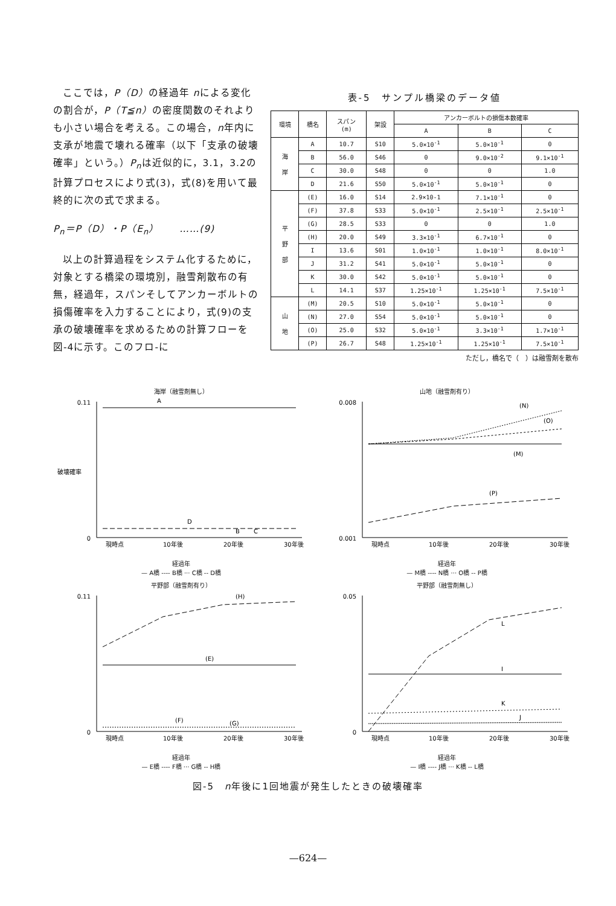ここでは，P（D）の経過年 nによる変化の割合が，P（T≦n）の密度関数のそれよりも小さい場合を考える。この場合，n年内に支承が地震で壊れる確率（以下「支承の破壊確率」という。）P<sub>n</sub>は近似的に，3.1，3.2の計算プロセスにより式(3)，式(8)を用いて最終的に次の式で求まる。
P<sub>n</sub>＝P（D）・P（E<sub>n</sub>）　　……(9)
以上の計算過程をシステム化するために，対象とする橋梁の環境別，融雪剤散布の有無，経過年，スパンそしてアンカーボルトの損傷確率を入力することにより，式(9)の支承の破壊確率を求めるための計算フローを図-4に示す。このフロ-に
表-5　サンプル橋梁のデータ値
| 環境 | 橋名 | スパン (m) | 架設 | アンカーボルトの損傷本数確率 | | |
| --- | --- | --- | --- | --- | --- | --- |
| | | | | A | B | C |
| 海 岸 | A | 10.7 | S10 | 5.0×10<sup>-1</sup> | 5.0×10<sup>-1</sup> | 0 |
| | B | 56.0 | S46 | 0 | 9.0×10<sup>-2</sup> | 9.1×10<sup>-1</sup> |
| | C | 30.0 | S48 | 0 | 0 | 1.0 |
| | D | 21.6 | S50 | 5.0×10<sup>-1</sup> | 5.0×10<sup>-1</sup> | 0 |
| 平 野 部 | (E) | 16.0 | S14 | 2.9×10-1 | 7.1×10<sup>-1</sup> | 0 |
| | (F) | 37.8 | S33 | 5.0×10<sup>-1</sup> | 2.5×10<sup>-1</sup> | 2.5×10<sup>-1</sup> |
| | (G) | 28.5 | S33 | 0 | 0 | 1.0 |
| | (H) | 20.0 | S49 | 3.3×10<sup>-1</sup> | 6.7×10<sup>-1</sup> | 0 |
| | I | 13.6 | S01 | 1.0×10<sup>-1</sup> | 1.0×10<sup>-1</sup> | 8.0×10<sup>-1</sup> |
| | J | 31.2 | S41 | 5.0×10<sup>-1</sup> | 5.0×10<sup>-1</sup> | 0 |
| | K | 30.0 | S42 | 5.0×10<sup>-1</sup> | 5.0×10<sup>-1</sup> | 0 |
| | L | 14.1 | S37 | 1.25×10<sup>-1</sup> | 1.25×10<sup>-1</sup> | 7.5×10<sup>-1</sup> |
| 山 地 | (M) | 20.5 | S10 | 5.0×10<sup>-1</sup> | 5.0×10<sup>-1</sup> | 0 |
| | (N) | 27.0 | S54 | 5.0×10<sup>-1</sup> | 5.0×10<sup>-1</sup> | 0 |
| | (O) | 25.0 | S32 | 5.0×10<sup>-1</sup> | 3.3×10<sup>-1</sup> | 1.7×10<sup>-1</sup> |
| | (P) | 26.7 | S48 | 1.25×10<sup>-1</sup> | 1.25×10<sup>-1</sup> | 7.5×10<sup>-1</sup> |
ただし，橋名で（　）は融雪剤を散布
海岸（融雪剤無し）
A
D
B
C
破壊確率
0.11
0
現時点
10年後
20年後
30年後
経過年
— A橋 ---- B橋 ··· C橋 -- D橋
山地（融雪剤有り）
(N)
(O)
(M)
(P)
0.008
0.001
現時点
10年後
20年後
30年後
経過年
— M橋 ---- N橋 ··· O橋 -- P橋
平野部（融雪剤有り）
(H)
(E)
(F)
(G)
0.11
0
現時点
10年後
20年後
30年後
経過年
— E橋 ---- F橋 ··· G橋 -- H橋
平野部（融雪剤無し）
L
I
K
J
0.05
0
現時点
10年後
20年後
30年後
経過年
— I橋 ---- J橋 ··· K橋 -- L橋
図-5　n年後に1回地震が発生したときの破壊確率
—624—